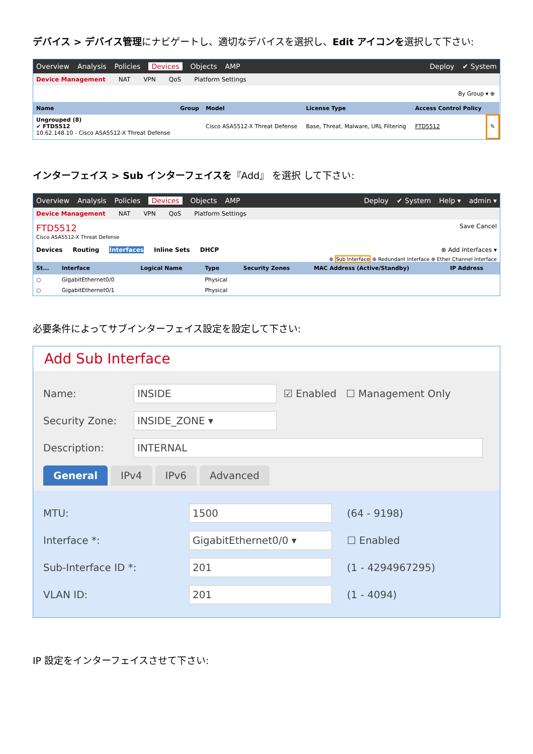デバイス > デバイス管理にナビゲートし、適切なデバイスを選択し、Edit アイコンを選択して下さい:
Overview Analysis Policies Devices Objects AMP Deploy ✔ System
Device Management NAT VPN QoS Platform Settings
By Group ▾ ⊕
| Name | Group | Model | License Type | Access Control Policy | |
| --- | --- | --- | --- | --- | --- |
| Ungrouped (8) ✔ FTD5512 10.62.148.10 - Cisco ASA5512-X Threat Defense | | Cisco ASA5512-X Threat Defense | Base, Threat, Malware, URL Filtering | FTD5512 | ✎ |
インターフェイス > Sub インターフェイスを『Add』 を選択 して下さい:
Overview Analysis Policies Devices Objects AMP Deploy ✔ System Help ▾ admin ▾
Device Management NAT VPN QoS Platform Settings
FTD5512 Save Cancel
Cisco ASA5512-X Threat Defense
Devices Routing Interfaces Inline Sets DHCP ⊕ Add Interfaces ▾
⊕ Sub Interface ⊕ Redundant Interface ⊕ Ether Channel Interface
| St... | Interface | Logical Name | Type | Security Zones | MAC Address (Active/Standby) | IP Address |
| --- | --- | --- | --- | --- | --- | --- |
| ○ | GigabitEthernet0/0 | | Physical | | | |
| ○ | GigabitEthernet0/1 | | Physical | | | |
必要条件によってサブインターフェイス設定を設定して下さい:
Add Sub Interface
Name: INSIDE ☑ Enabled ☐ Management Only
Security Zone: INSIDE_ZONE ▾
Description: INTERNAL
General IPv4 IPv6 Advanced
MTU: 1500 (64 - 9198)
Interface *: GigabitEthernet0/0 ▾ ☐ Enabled
Sub-Interface ID *: 201 (1 - 4294967295)
VLAN ID: 201 (1 - 4094)
IP 設定をインターフェイスさせて下さい: